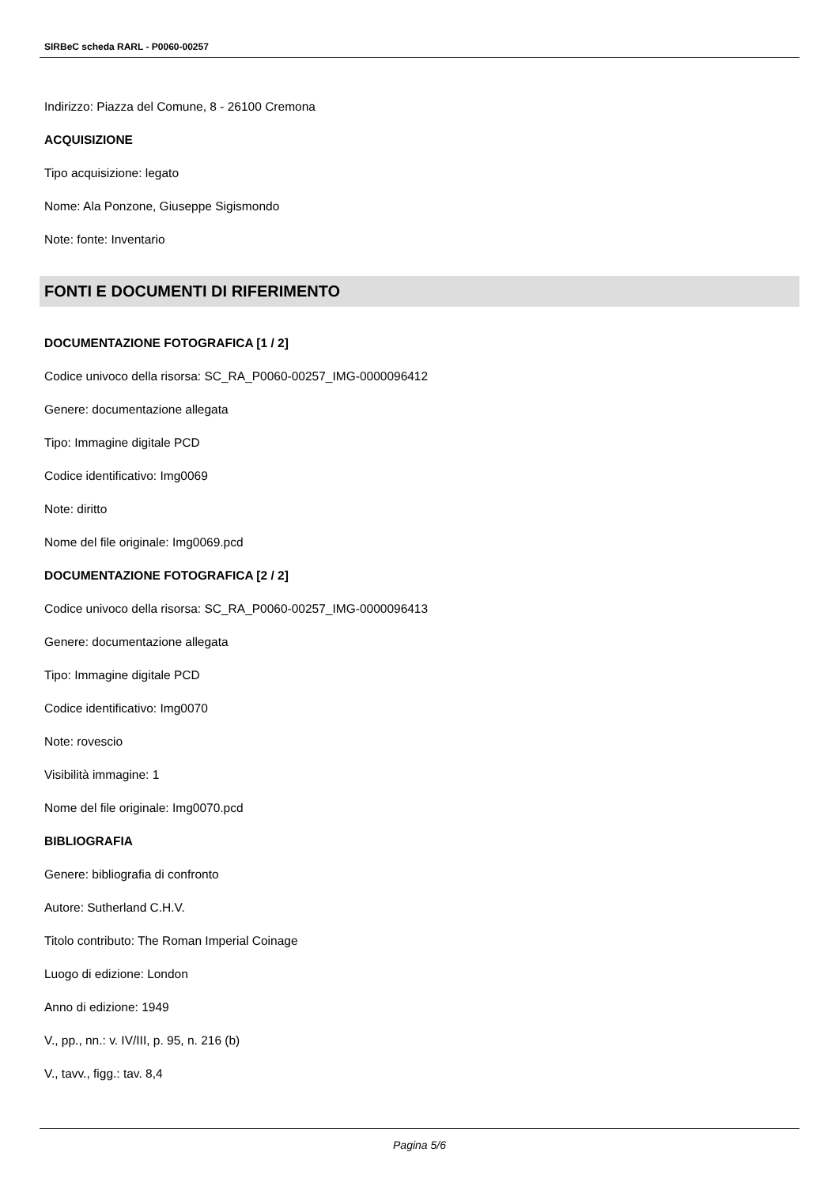SIRBeC scheda RARL - P0060-00257
Indirizzo: Piazza del Comune, 8 - 26100 Cremona
ACQUISIZIONE
Tipo acquisizione: legato
Nome: Ala Ponzone, Giuseppe Sigismondo
Note: fonte: Inventario
FONTI E DOCUMENTI DI RIFERIMENTO
DOCUMENTAZIONE FOTOGRAFICA [1 / 2]
Codice univoco della risorsa: SC_RA_P0060-00257_IMG-0000096412
Genere: documentazione allegata
Tipo: Immagine digitale PCD
Codice identificativo: Img0069
Note: diritto
Nome del file originale: Img0069.pcd
DOCUMENTAZIONE FOTOGRAFICA [2 / 2]
Codice univoco della risorsa: SC_RA_P0060-00257_IMG-0000096413
Genere: documentazione allegata
Tipo: Immagine digitale PCD
Codice identificativo: Img0070
Note: rovescio
Visibilità immagine: 1
Nome del file originale: Img0070.pcd
BIBLIOGRAFIA
Genere: bibliografia di confronto
Autore: Sutherland C.H.V.
Titolo contributo: The Roman Imperial Coinage
Luogo di edizione: London
Anno di edizione: 1949
V., pp., nn.: v. IV/III, p. 95, n. 216 (b)
V., tavv., figg.: tav. 8,4
Pagina 5/6